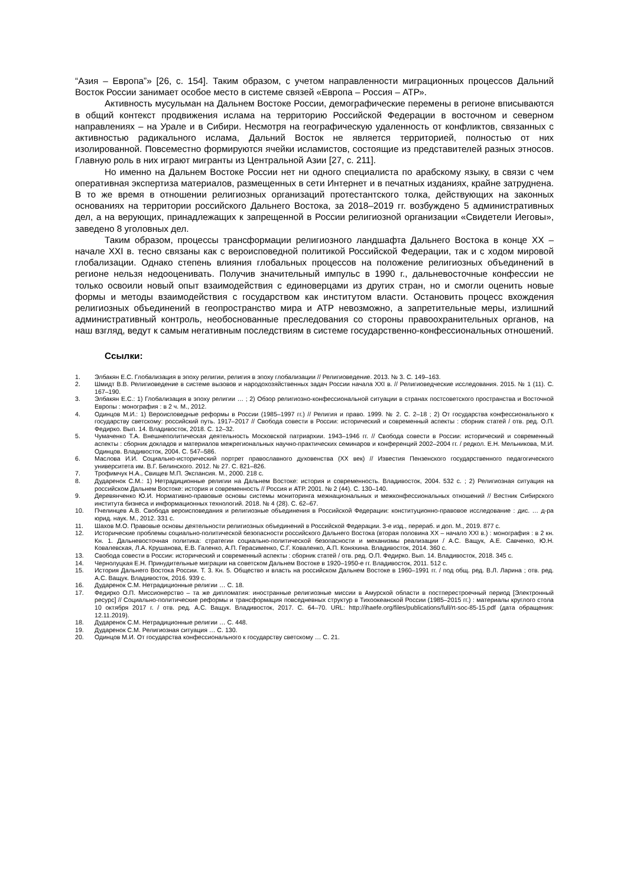“Азия – Европа”» [26, с. 154]. Таким образом, с учетом направленности миграционных процессов Дальний Восток России занимает особое место в системе связей «Европа – Россия – АТР».
Активность мусульман на Дальнем Востоке России, демографические перемены в регионе вписываются в общий контекст продвижения ислама на территорию Российской Федерации в восточном и северном направлениях – на Урале и в Сибири. Несмотря на географическую удаленность от конфликтов, связанных с активностью радикального ислама, Дальний Восток не является территорией, полностью от них изолированной. Повсеместно формируются ячейки исламистов, состоящие из представителей разных этносов. Главную роль в них играют мигранты из Центральной Азии [27, с. 211].
Но именно на Дальнем Востоке России нет ни одного специалиста по арабскому языку, в связи с чем оперативная экспертиза материалов, размещенных в сети Интернет и в печатных изданиях, крайне затруднена. В то же время в отношении религиозных организаций протестантского толка, действующих на законных основаниях на территории российского Дальнего Востока, за 2018–2019 гг. возбуждено 5 административных дел, а на верующих, принадлежащих к запрещенной в России религиозной организации «Свидетели Иеговы», заведено 8 уголовных дел.
Таким образом, процессы трансформации религиозного ландшафта Дальнего Востока в конце XX – начале XXI в. тесно связаны как с вероисповедной политикой Российской Федерации, так и с ходом мировой глобализации. Однако степень влияния глобальных процессов на положение религиозных объединений в регионе нельзя недооценивать. Получив значительный импульс в 1990 г., дальневосточные конфессии не только освоили новый опыт взаимодействия с единоверцами из других стран, но и смогли оценить новые формы и методы взаимодействия с государством как институтом власти. Остановить процесс вхождения религиозных объединений в геопространство мира и АТР невозможно, а запретительные меры, излишний административный контроль, необоснованные преследования со стороны правоохранительных органов, на наш взгляд, ведут к самым негативным последствиям в системе государственно-конфессиональных отношений.
Ссылки:
1. Элбакян Е.С. Глобализация в эпоху религии, религия в эпоху глобализации // Религиоведение. 2013. № 3. С. 149–163.
2. Шмидт В.В. Религиоведение в системе вызовов и народохозяйственных задач России начала XXI в. // Религиоведческие исследования. 2015. № 1 (11). С. 167–190.
3. Элбакян Е.С.: 1) Глобализация в эпоху религии … ; 2) Обзор религиозно-конфессиональной ситуации в странах постсоветского пространства и Восточной Европы : монография : в 2 ч. М., 2012.
4. Одинцов М.И.: 1) Вероисповедные реформы в России (1985–1997 гг.) // Религия и право. 1999. № 2. С. 2–18 ; 2) От государства конфессионального к государству светскому: российский путь. 1917–2017 // Свобода совести в России: исторический и современный аспекты : сборник статей / отв. ред. О.П. Федирко. Вып. 14. Владивосток, 2018. С. 12–32.
5. Чумаченко Т.А. Внешнеполитическая деятельность Московской патриархии. 1943–1946 гг. // Свобода совести в России: исторический и современный аспекты : сборник докладов и материалов межрегиональных научно-практических семинаров и конференций 2002–2004 гг. / редкол. Е.Н. Мельникова, М.И. Одинцов. Владивосток, 2004. С. 547–586.
6. Маслова И.И. Социально-исторический портрет православного духовенства (XX век) // Известия Пензенского государственного педагогического университета им. В.Г. Белинского. 2012. № 27. С. 821–826.
7. Трофимчук Н.А., Свищев М.П. Экспансия. М., 2000. 218 с.
8. Дударенок С.М.: 1) Нетрадиционные религии на Дальнем Востоке: история и современность. Владивосток, 2004. 532 с. ; 2) Религиозная ситуация на российском Дальнем Востоке: история и современность // Россия и АТР. 2001. № 2 (44). С. 130–140.
9. Деревянченко Ю.И. Нормативно-правовые основы системы мониторинга межнациональных и межконфессиональных отношений // Вестник Сибирского института бизнеса и информационных технологий. 2018. № 4 (28). С. 62–67.
10. Пчелинцев А.В. Свобода вероисповедания и религиозные объединения в Российской Федерации: конституционно-правовое исследование : дис. … д-ра юрид. наук. М., 2012. 331 с.
11. Шахов М.О. Правовые основы деятельности религиозных объединений в Российской Федерации. 3-е изд., перераб. и доп. М., 2019. 877 с.
12. Исторические проблемы социально-политической безопасности российского Дальнего Востока (вторая половина XX – начало XXI в.) : монография : в 2 кн. Кн. 1. Дальневосточная политика: стратегии социально-политической безопасности и механизмы реализации / А.С. Ващук, А.Е. Савченко, Ю.Н. Ковалевская, Л.А. Крушанова, Е.В. Галенко, А.П. Герасименко, С.Г. Коваленко, А.П. Коняхина. Владивосток, 2014. 360 с.
13. Свобода совести в России: исторический и современный аспекты : сборник статей / отв. ред. О.П. Федирко. Вып. 14. Владивосток, 2018. 345 с.
14. Чернолуцкая Е.Н. Принудительные миграции на советском Дальнем Востоке в 1920–1950-е гг. Владивосток, 2011. 512 с.
15. История Дальнего Востока России. Т. 3. Кн. 5. Общество и власть на российском Дальнем Востоке в 1960–1991 гг. / под общ. ред. В.Л. Ларина ; отв. ред. А.С. Ващук. Владивосток, 2016. 939 с.
16. Дударенок С.М. Нетрадиционные религии … С. 18.
17. Федирко О.П. Миссионерство – та же дипломатия: иностранные религиозные миссии в Амурской области в постперестроечный период [Электронный ресурс] // Социально-политические реформы и трансформация повседневных структур в Тихоокеанской России (1985–2015 гг.) : материалы круглого стола 10 октября 2017 г. / отв. ред. А.С. Ващук. Владивосток, 2017. С. 64–70. URL: http://ihaefe.org/files/publications/full/rt-soc-85-15.pdf (дата обращения: 12.11.2019).
18. Дударенок С.М. Нетрадиционные религии … С. 448.
19. Дударенок С.М. Религиозная ситуация … С. 130.
20. Одинцов М.И. От государства конфессионального к государству светскому … С. 21.